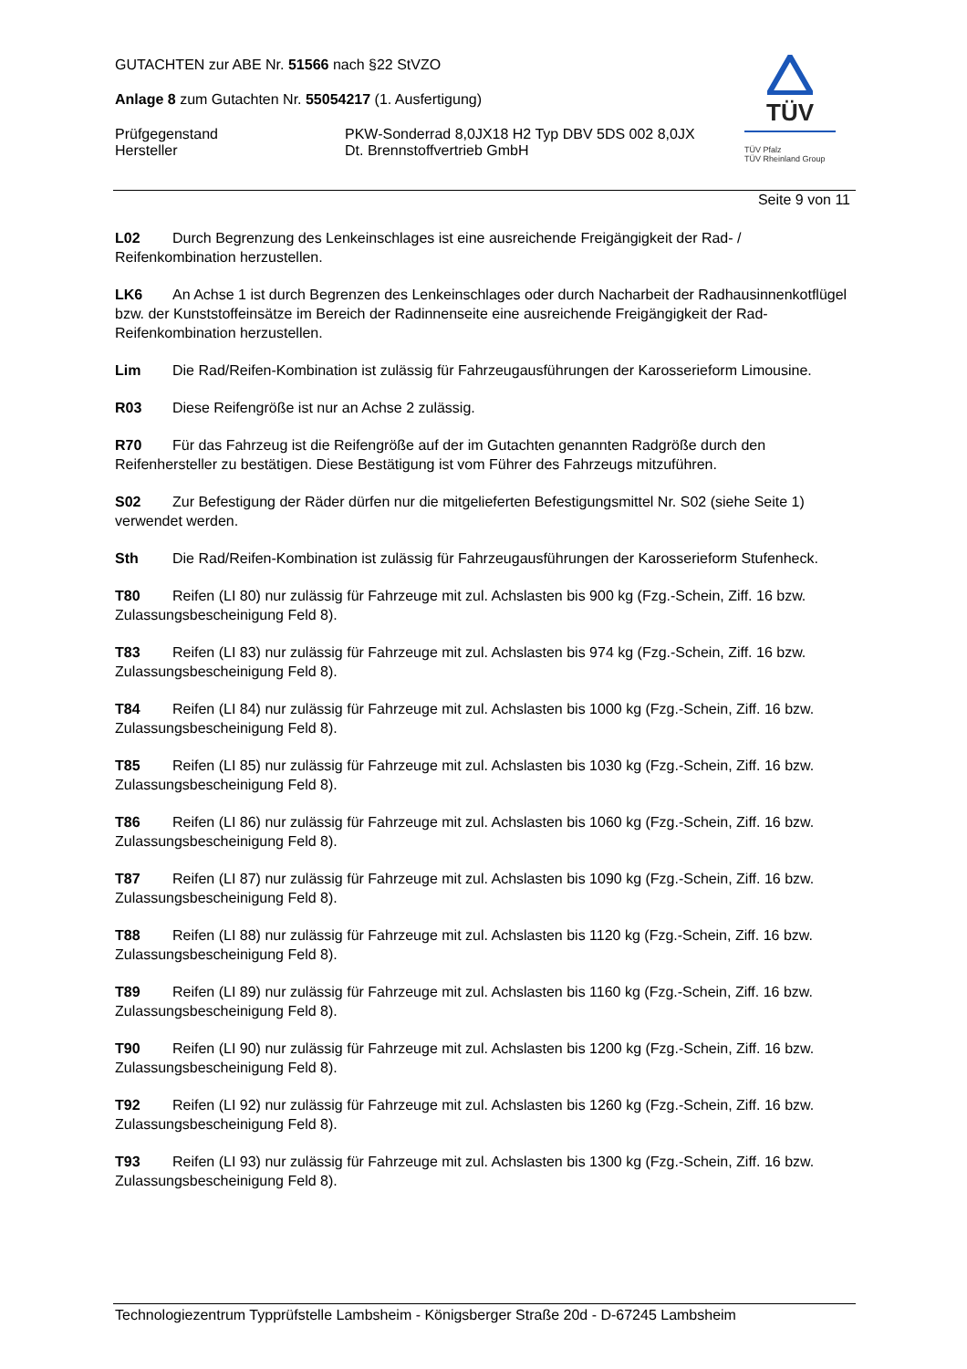GUTACHTEN zur ABE Nr. 51566 nach §22 StVZO
Anlage 8 zum Gutachten Nr. 55054217 (1. Ausfertigung)
Prüfgegenstand
Hersteller
PKW-Sonderrad 8,0JX18 H2 Typ DBV 5DS 002 8,0JX
Dt. Brennstoffvertrieb GmbH
TÜV
TÜV Pfalz
TÜV Rheinland Group
Seite 9 von 11
L02 Durch Begrenzung des Lenkeinschlages ist eine ausreichende Freigängigkeit der Rad- / Reifenkombination herzustellen.
LK6 An Achse 1 ist durch Begrenzen des Lenkeinschlages oder durch Nacharbeit der Radhausinnenkotflügel bzw. der Kunststoffeinsätze im Bereich der Radinnenseite eine ausreichende Freigängigkeit der Rad-Reifenkombination herzustellen.
Lim Die Rad/Reifen-Kombination ist zulässig für Fahrzeugausführungen der Karosserieform Limousine.
R03 Diese Reifengröße ist nur an Achse 2 zulässig.
R70 Für das Fahrzeug ist die Reifengröße auf der im Gutachten genannten Radgröße durch den Reifenhersteller zu bestätigen. Diese Bestätigung ist vom Führer des Fahrzeugs mitzuführen.
S02 Zur Befestigung der Räder dürfen nur die mitgelieferten Befestigungsmittel Nr. S02 (siehe Seite 1) verwendet werden.
Sth Die Rad/Reifen-Kombination ist zulässig für Fahrzeugausführungen der Karosserieform Stufenheck.
T80 Reifen (LI 80) nur zulässig für Fahrzeuge mit zul. Achslasten bis 900 kg (Fzg.-Schein, Ziff. 16 bzw. Zulassungsbescheinigung Feld 8).
T83 Reifen (LI 83) nur zulässig für Fahrzeuge mit zul. Achslasten bis 974 kg (Fzg.-Schein, Ziff. 16 bzw. Zulassungsbescheinigung Feld 8).
T84 Reifen (LI 84) nur zulässig für Fahrzeuge mit zul. Achslasten bis 1000 kg (Fzg.-Schein, Ziff. 16 bzw. Zulassungsbescheinigung Feld 8).
T85 Reifen (LI 85) nur zulässig für Fahrzeuge mit zul. Achslasten bis 1030 kg (Fzg.-Schein, Ziff. 16 bzw. Zulassungsbescheinigung Feld 8).
T86 Reifen (LI 86) nur zulässig für Fahrzeuge mit zul. Achslasten bis 1060 kg (Fzg.-Schein, Ziff. 16 bzw. Zulassungsbescheinigung Feld 8).
T87 Reifen (LI 87) nur zulässig für Fahrzeuge mit zul. Achslasten bis 1090 kg (Fzg.-Schein, Ziff. 16 bzw. Zulassungsbescheinigung Feld 8).
T88 Reifen (LI 88) nur zulässig für Fahrzeuge mit zul. Achslasten bis 1120 kg (Fzg.-Schein, Ziff. 16 bzw. Zulassungsbescheinigung Feld 8).
T89 Reifen (LI 89) nur zulässig für Fahrzeuge mit zul. Achslasten bis 1160 kg (Fzg.-Schein, Ziff. 16 bzw. Zulassungsbescheinigung Feld 8).
T90 Reifen (LI 90) nur zulässig für Fahrzeuge mit zul. Achslasten bis 1200 kg (Fzg.-Schein, Ziff. 16 bzw. Zulassungsbescheinigung Feld 8).
T92 Reifen (LI 92) nur zulässig für Fahrzeuge mit zul. Achslasten bis 1260 kg (Fzg.-Schein, Ziff. 16 bzw. Zulassungsbescheinigung Feld 8).
T93 Reifen (LI 93) nur zulässig für Fahrzeuge mit zul. Achslasten bis 1300 kg (Fzg.-Schein, Ziff. 16 bzw. Zulassungsbescheinigung Feld 8).
Technologiezentrum Typprüfstelle Lambsheim - Königsberger Straße 20d - D-67245 Lambsheim